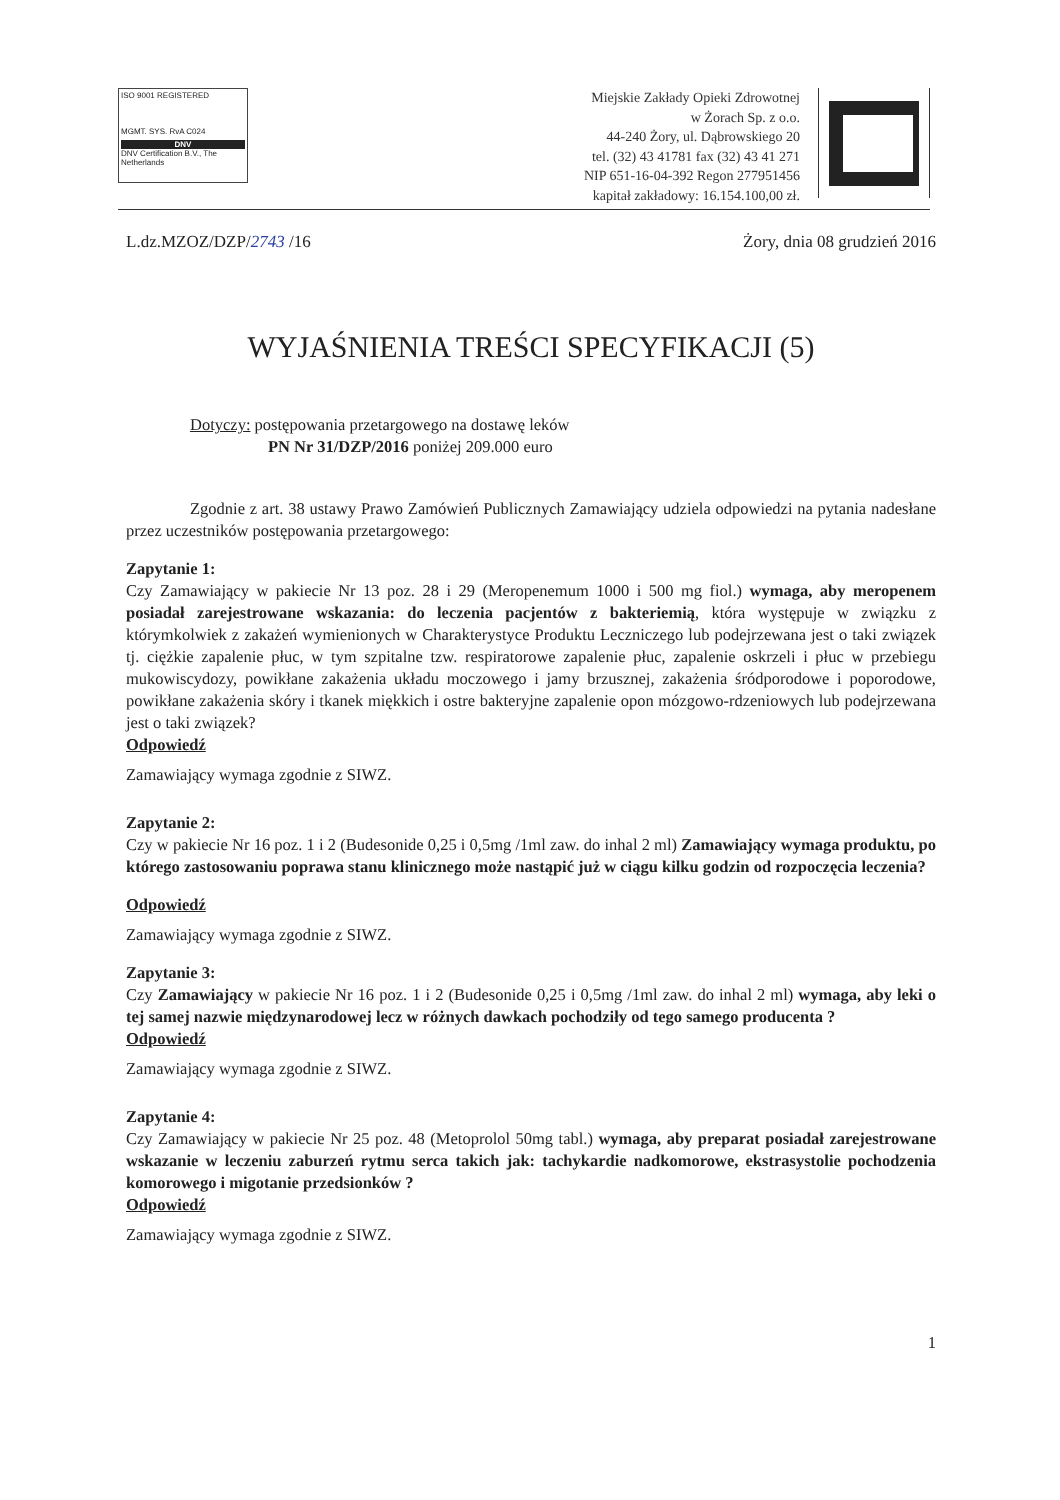ISO 9001 REGISTERED
MGMT. SYS. RvA C024
DNV
DNV Certification B.V., The Netherlands
Miejskie Zakłady Opieki Zdrowotnej
w Żorach Sp. z o.o.
44-240 Żory, ul. Dąbrowskiego 20
tel. (32) 43 41781 fax (32) 43 41 271
NIP 651-16-04-392 Regon 277951456
kapitał zakładowy: 16.154.100,00 zł.
L.dz.MZOZ/DZP/2743 /16 Żory, dnia 08 grudzień 2016
WYJAŚNIENIA TREŚCI SPECYFIKACJI (5)
Dotyczy: postępowania przetargowego na dostawę leków
PN Nr 31/DZP/2016 poniżej 209.000 euro
Zgodnie z art. 38 ustawy Prawo Zamówień Publicznych Zamawiający udziela odpowiedzi na pytania nadesłane przez uczestników postępowania przetargowego:
Zapytanie 1:
Czy Zamawiający w pakiecie Nr 13 poz. 28 i 29 (Meropenemum 1000 i 500 mg fiol.) wymaga, aby meropenem posiadał zarejestrowane wskazania: do leczenia pacjentów z bakteriemią, która występuje w związku z którymkolwiek z zakażeń wymienionych w Charakterystyce Produktu Leczniczego lub podejrzewana jest o taki związek tj. ciężkie zapalenie płuc, w tym szpitalne tzw. respiratorowe zapalenie płuc, zapalenie oskrzeli i płuc w przebiegu mukowiscydozy, powikłane zakażenia układu moczowego i jamy brzusznej, zakażenia śródporodowe i poporodowe, powikłane zakażenia skóry i tkanek miękkich i ostre bakteryjne zapalenie opon mózgowo-rdzeniowych lub podejrzewana jest o taki związek?
Odpowiedź
Zamawiający wymaga zgodnie z SIWZ.
Zapytanie 2:
Czy w pakiecie Nr 16 poz. 1 i 2 (Budesonide 0,25 i 0,5mg /1ml zaw. do inhal 2 ml) Zamawiający wymaga produktu, po którego zastosowaniu poprawa stanu klinicznego może nastąpić już w ciągu kilku godzin od rozpoczęcia leczenia?
Odpowiedź
Zamawiający wymaga zgodnie z SIWZ.
Zapytanie 3:
Czy Zamawiający w pakiecie Nr 16 poz. 1 i 2 (Budesonide 0,25 i 0,5mg /1ml zaw. do inhal 2 ml) wymaga, aby leki o tej samej nazwie międzynarodowej lecz w różnych dawkach pochodziły od tego samego producenta ?
Odpowiedź
Zamawiający wymaga zgodnie z SIWZ.
Zapytanie 4:
Czy Zamawiający w pakiecie Nr 25 poz. 48 (Metoprolol 50mg tabl.) wymaga, aby preparat posiadał zarejestrowane wskazanie w leczeniu zaburzeń rytmu serca takich jak: tachykardie nadkomorowe, ekstrasystolie pochodzenia komorowego i migotanie przedsionków ?
Odpowiedź
Zamawiający wymaga zgodnie z SIWZ.
1